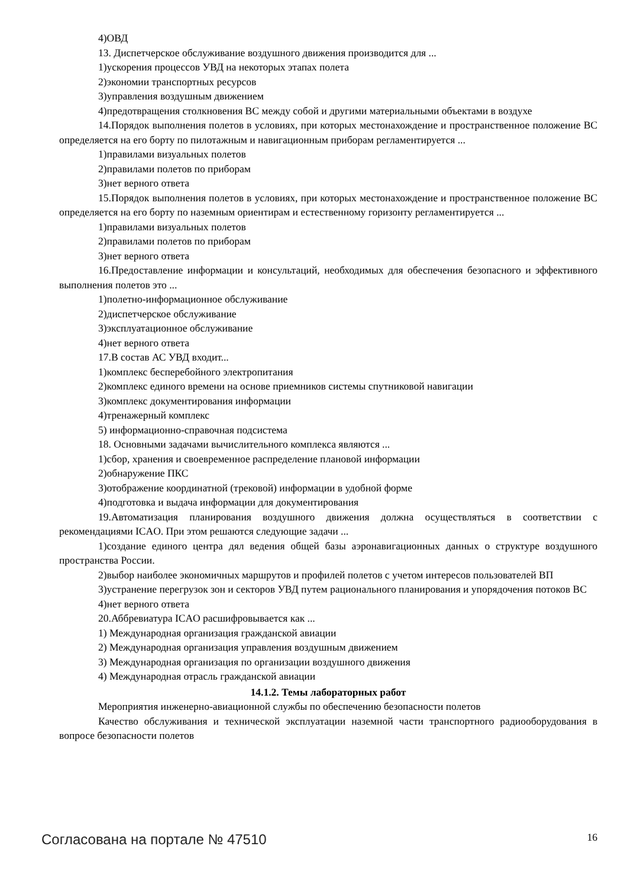4)ОВД
13. Диспетчерское обслуживание воздушного движения производится для ...
1)ускорения процессов УВД на некоторых этапах полета
2)экономии транспортных ресурсов
3)управления воздушным движением
4)предотвращения столкновения ВС между собой и другими материальными объектами в воздухе
14.Порядок выполнения полетов в условиях, при которых местонахождение и пространственное положение ВС определяется на его борту по пилотажным и навигационным приборам регламентируется ...
1)правилами визуальных полетов
2)правилами полетов по приборам
3)нет верного ответа
15.Порядок выполнения полетов в условиях, при которых местонахождение и пространственное положение ВС определяется на его борту по наземным ориентирам и естественному горизонту регламентируется ...
1)правилами визуальных полетов
2)правилами полетов по приборам
3)нет верного ответа
16.Предоставление информации и консультаций, необходимых для обеспечения безопасного и эффективного выполнения полетов это ...
1)полетно-информационное обслуживание
2)диспетчерское обслуживание
3)эксплуатационное обслуживание
4)нет верного ответа
17.В состав АС УВД входит...
1)комплекс бесперебойного электропитания
2)комплекс единого времени на основе приемников системы спутниковой навигации
3)комплекс документирования информации
4)тренажерный комплекс
5) информационно-справочная подсистема
18. Основными задачами вычислительного комплекса являются ...
1)сбор, хранения и своевременное распределение плановой информации
2)обнаружение ПКС
3)отображение координатной (трековой) информации в удобной форме
4)подготовка и выдача информации для документирования
19.Автоматизация планирования воздушного движения должна осуществляться в соответствии с рекомендациями ICAO. При этом решаются следующие задачи ...
1)создание единого центра дял ведения общей базы аэронавигационных данных о структуре воздушного пространства России.
2)выбор наиболее экономичных маршрутов и профилей полетов с учетом интересов пользователей ВП
3)устранение перегрузок зон и секторов УВД путем рационального планирования и упорядочения потоков ВС
4)нет верного ответа
20.Аббревиатура ICAO расшифровывается как ...
1) Международная организация гражданской авиации
2) Международная организация управления воздушным движением
3) Международная организация по организации воздушного движения
4) Международная отрасль гражданской авиации
14.1.2. Темы лабораторных работ
Мероприятия инженерно-авиационной службы по обеспечению безопасности полетов
Качество обслуживания и технической эксплуатации наземной части транспортного радиооборудования в вопросе безопасности полетов
Согласована на портале № 47510 16